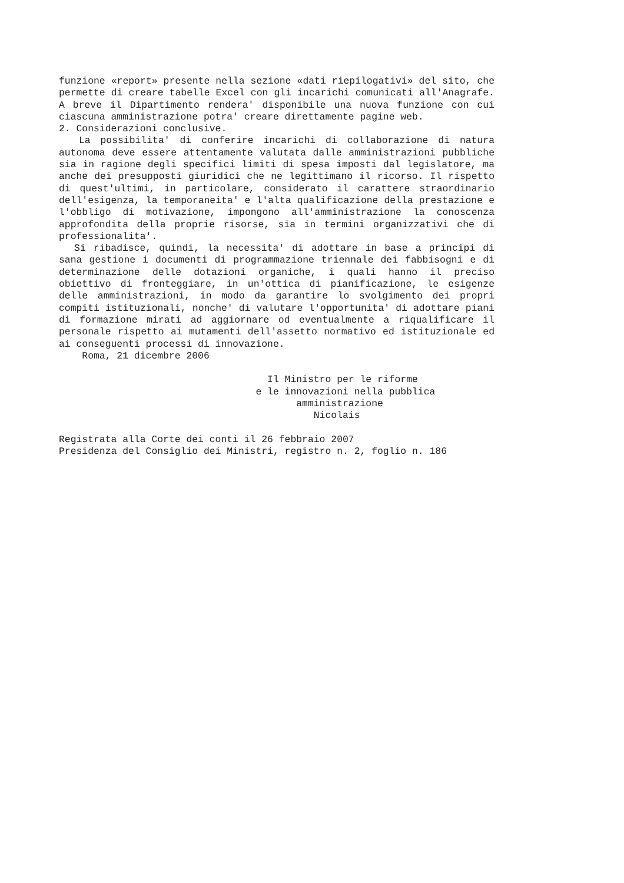funzione «report» presente nella sezione «dati riepilogativi» del sito, che permette di creare tabelle Excel con gli incarichi comunicati all'Anagrafe. A breve il Dipartimento rendera' disponibile una nuova funzione con cui ciascuna amministrazione potra' creare direttamente pagine web.
2. Considerazioni conclusive.
La possibilita' di conferire incarichi di collaborazione di natura autonoma deve essere attentamente valutata dalle amministrazioni pubbliche sia in ragione degli specifici limiti di spesa imposti dal legislatore, ma anche dei presupposti giuridici che ne legittimano il ricorso. Il rispetto di quest'ultimi, in particolare, considerato il carattere straordinario dell'esigenza, la temporaneita' e l'alta qualificazione della prestazione e l'obbligo di motivazione, impongono all'amministrazione la conoscenza approfondita della proprie risorse, sia in termini organizzativi che di professionalita'.
Si ribadisce, quindi, la necessita' di adottare in base a principi di sana gestione i documenti di programmazione triennale dei fabbisogni e di determinazione delle dotazioni organiche, i quali hanno il preciso obiettivo di fronteggiare, in un'ottica di pianificazione, le esigenze delle amministrazioni, in modo da garantire lo svolgimento dei propri compiti istituzionali, nonche' di valutare l'opportunita' di adottare piani di formazione mirati ad aggiornare od eventualmente a riqualificare il personale rispetto ai mutamenti dell'assetto normativo ed istituzionale ed ai conseguenti processi di innovazione.
    Roma, 21 dicembre 2006

                                    Il Ministro per le riforme
                                  e le innovazioni nella pubblica
                                         amministrazione
                                            Nicolais

Registrata alla Corte dei conti il 26 febbraio 2007
Presidenza del Consiglio dei Ministri, registro n. 2, foglio n. 186